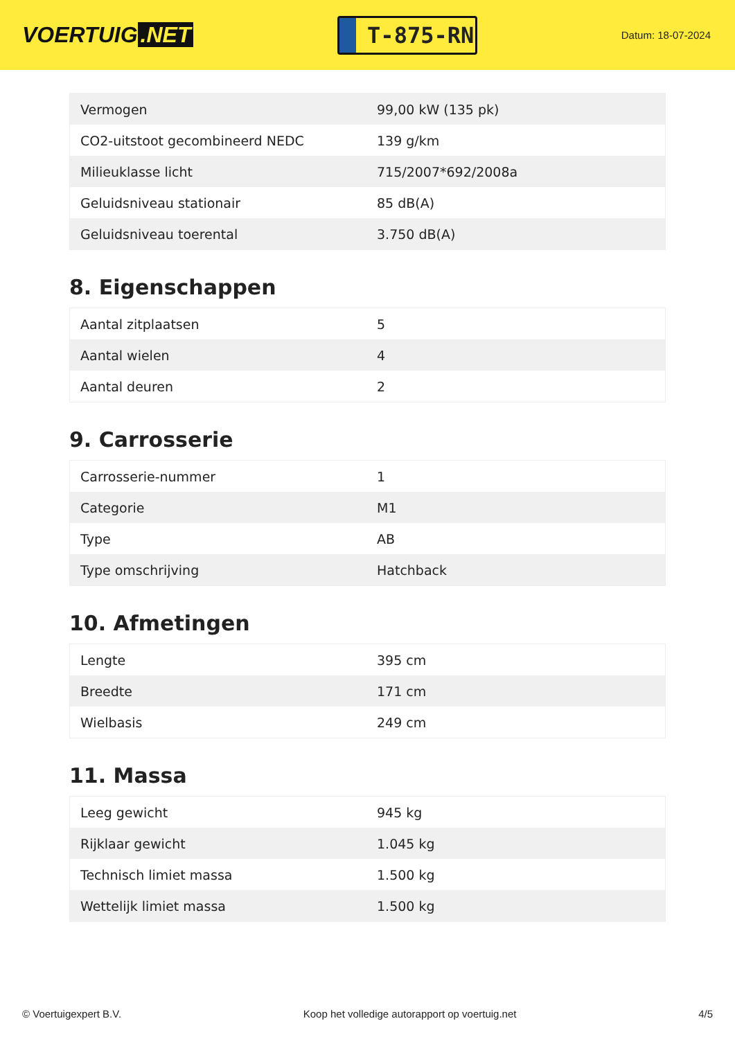VOERTUIG.NET
T-875-RN
Datum: 18-07-2024
| Vermogen | 99,00 kW (135 pk) |
| CO2-uitstoot gecombineerd NEDC | 139 g/km |
| Milieuklasse licht | 715/2007*692/2008a |
| Geluidsniveau stationair | 85 dB(A) |
| Geluidsniveau toerental | 3.750 dB(A) |
8. Eigenschappen
| Aantal zitplaatsen | 5 |
| Aantal wielen | 4 |
| Aantal deuren | 2 |
9. Carrosserie
| Carrosserie-nummer | 1 |
| Categorie | M1 |
| Type | AB |
| Type omschrijving | Hatchback |
10. Afmetingen
| Lengte | 395 cm |
| Breedte | 171 cm |
| Wielbasis | 249 cm |
11. Massa
| Leeg gewicht | 945 kg |
| Rijklaar gewicht | 1.045 kg |
| Technisch limiet massa | 1.500 kg |
| Wettelijk limiet massa | 1.500 kg |
© Voertuigexpert B.V. Koop het volledige autorapport op voertuig.net 4/5